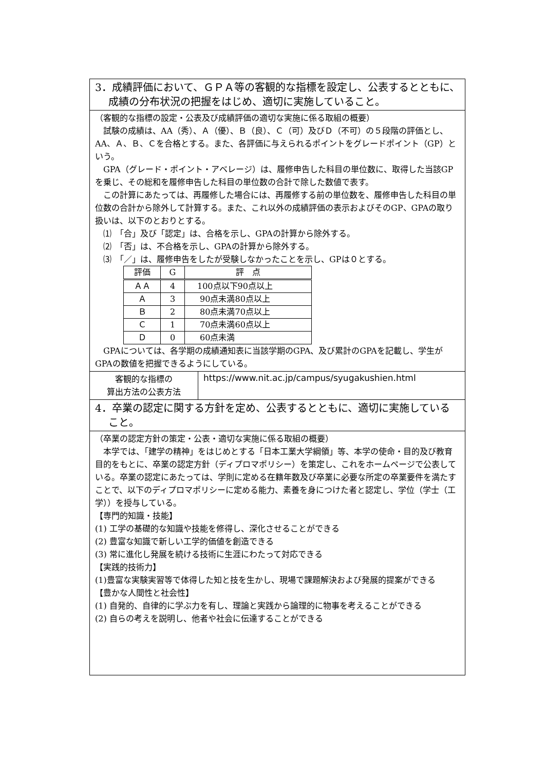| 3．成績評価において、ＧＰＡ等の客観的な指標を設定し、公表するとともに、成績の分布状況の把握をはじめ、適切に実施していること。 | |
| （客観的な指標の設定・公表及び成績評価の適切な実施に係る取組の概要） 試験の成績は、AA（秀）、Ａ（優）、Ｂ（良）、Ｃ（可）及びＤ（不可）の５段階の評価とし、AA、Ａ、Ｂ、Ｃを合格とする。また、各評価に与えられるポイントをグレードポイント（GP）という。 GPA（グレード・ポイント・アベレージ）は、履修申告した科目の単位数に、取得した当該GPを乗じ、その総和を履修申告した科目の単位数の合計で除した数値で表す。 この計算にあたっては、再履修した場合には、再履修する前の単位数を、履修申告した科目の単位数の合計から除外して計算する。また、これ以外の成績評価の表示およびそのGP、GPAの取り扱いは、以下のとおりとする。 ⑴ 「合」及び「認定」は、合格を示し、GPAの計算から除外する。 ⑵ 「否」は、不合格を示し、GPAの計算から除外する。 ⑶ 「／」は、履修申告をしたが受験しなかったことを示し、GPは０とする。 / 評価 / G / 評 点 / / --- / --- / --- / / ＡＡ / 4 / 100点以下90点以上 / / Ａ / 3 / 90点未満80点以上 / / Ｂ / 2 / 80点未満70点以上 / / Ｃ / 1 / 70点未満60点以上 / / Ｄ / 0 / 60点未満 / GPAについては、各学期の成績通知表に当該学期のGPA、及び累計のGPAを記載し、学生がGPAの数値を把握できるようにしている。 | |
| 客観的な指標の 算出方法の公表方法 | https://www.nit.ac.jp/campus/syugakushien.html |
| 4．卒業の認定に関する方針を定め、公表するとともに、適切に実施していること。 | |
| （卒業の認定方針の策定・公表・適切な実施に係る取組の概要） 本学では、「建学の精神」をはじめとする「日本工業大学綱領」等、本学の使命・目的及び教育目的をもとに、卒業の認定方針（ディプロマポリシー）を策定し、これをホームページで公表している。卒業の認定にあたっては、学則に定める在籍年数及び卒業に必要な所定の卒業要件を満たすことで、以下のディプロマポリシーに定める能力、素養を身につけた者と認定し、学位（学士（工学））を授与している。 【専門的知識・技能】 (1) 工学の基礎的な知識や技能を修得し、深化させることができる (2) 豊富な知識で新しい工学的価値を創造できる (3) 常に進化し発展を続ける技術に生涯にわたって対応できる 【実践的技術力】 (1)豊富な実験実習等で体得した知と技を生かし、現場で課題解決および発展的提案ができる 【豊かな人間性と社会性】 (1) 自発的、自律的に学ぶ力を有し、理論と実践から論理的に物事を考えることができる (2) 自らの考えを説明し、他者や社会に伝達することができる | |